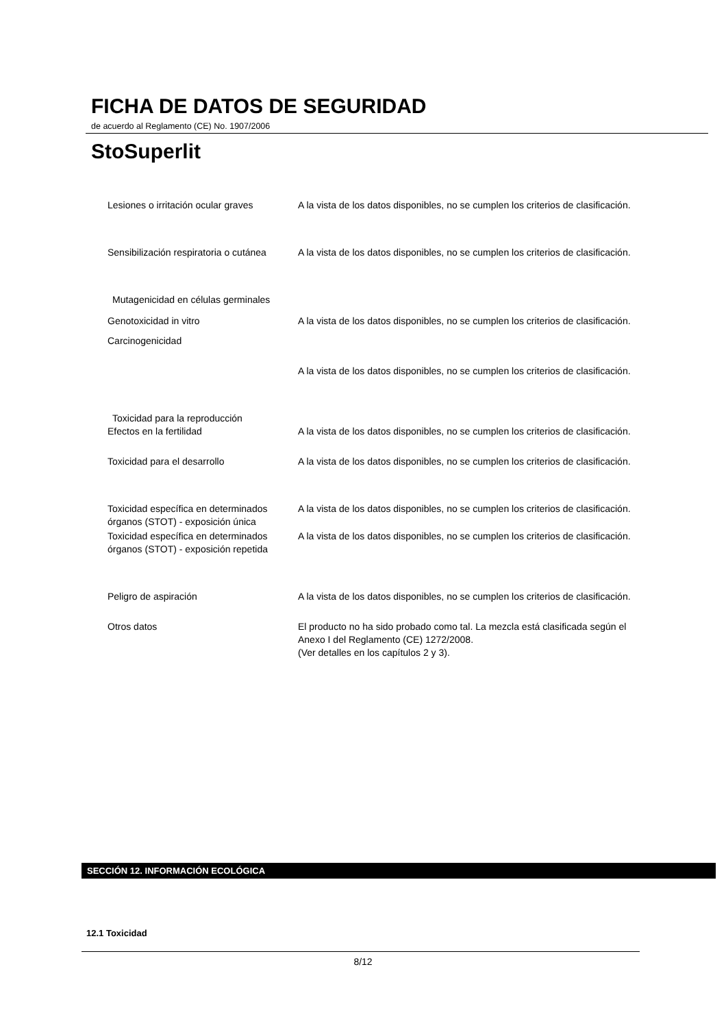FICHA DE DATOS DE SEGURIDAD
de acuerdo al Reglamento (CE) No. 1907/2006
StoSuperlit
Lesiones o irritación ocular graves
A la vista de los datos disponibles, no se cumplen los criterios de clasificación.
Sensibilización respiratoria o cutánea
A la vista de los datos disponibles, no se cumplen los criterios de clasificación.
Mutagenicidad en células germinales
Genotoxicidad in vitro A la vista de los datos disponibles, no se cumplen los criterios de clasificación.
Carcinogenicidad
A la vista de los datos disponibles, no se cumplen los criterios de clasificación.
Toxicidad para la reproducción
Efectos en la fertilidad A la vista de los datos disponibles, no se cumplen los criterios de clasificación.
Toxicidad para el desarrollo A la vista de los datos disponibles, no se cumplen los criterios de clasificación.
Toxicidad específica en determinados órganos (STOT) - exposición única
A la vista de los datos disponibles, no se cumplen los criterios de clasificación.
Toxicidad específica en determinados órganos (STOT) - exposición repetida
A la vista de los datos disponibles, no se cumplen los criterios de clasificación.
Peligro de aspiración A la vista de los datos disponibles, no se cumplen los criterios de clasificación.
Otros datos El producto no ha sido probado como tal. La mezcla está clasificada según el Anexo I del Reglamento (CE) 1272/2008.
(Ver detalles en los capítulos 2 y 3).
SECCIÓN 12. INFORMACIÓN ECOLÓGICA
12.1 Toxicidad
8/12